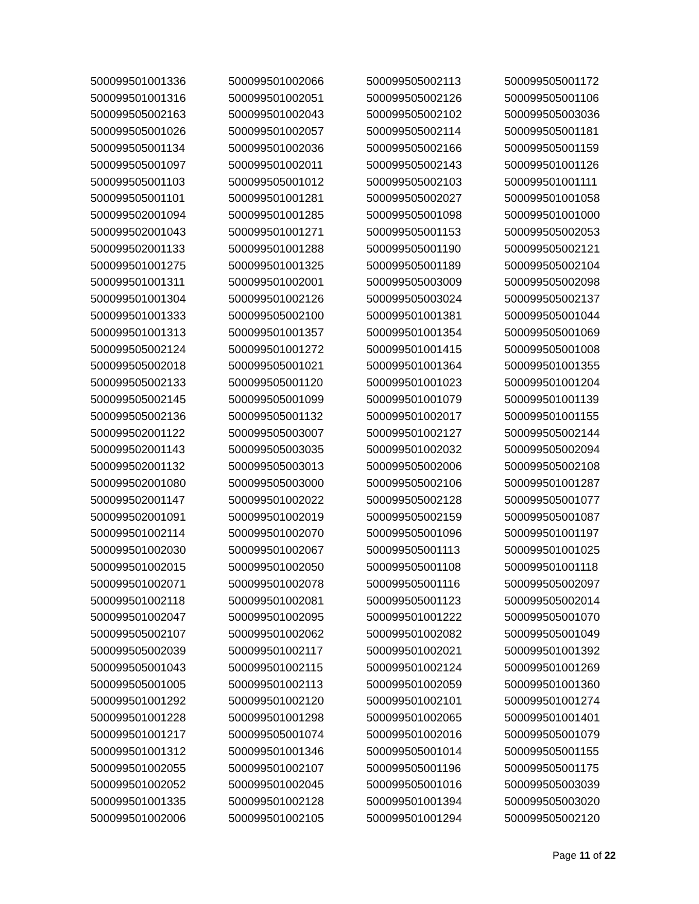| 500099501001336 | 500099501002066 | 500099505002113 | 500099505001172 |
| 500099501001316 | 500099501002051 | 500099505002126 | 500099505001106 |
| 500099505002163 | 500099501002043 | 500099505002102 | 500099505003036 |
| 500099505001026 | 500099501002057 | 500099505002114 | 500099505001181 |
| 500099505001134 | 500099501002036 | 500099505002166 | 500099505001159 |
| 500099505001097 | 500099501002011 | 500099505002143 | 500099501001126 |
| 500099505001103 | 500099505001012 | 500099505002103 | 500099501001111 |
| 500099505001101 | 500099501001281 | 500099505002027 | 500099501001058 |
| 500099502001094 | 500099501001285 | 500099505001098 | 500099501001000 |
| 500099502001043 | 500099501001271 | 500099505001153 | 500099505002053 |
| 500099502001133 | 500099501001288 | 500099505001190 | 500099505002121 |
| 500099501001275 | 500099501001325 | 500099505001189 | 500099505002104 |
| 500099501001311 | 500099501002001 | 500099505003009 | 500099505002098 |
| 500099501001304 | 500099501002126 | 500099505003024 | 500099505002137 |
| 500099501001333 | 500099505002100 | 500099501001381 | 500099505001044 |
| 500099501001313 | 500099501001357 | 500099501001354 | 500099505001069 |
| 500099505002124 | 500099501001272 | 500099501001415 | 500099505001008 |
| 500099505002018 | 500099505001021 | 500099501001364 | 500099501001355 |
| 500099505002133 | 500099505001120 | 500099501001023 | 500099501001204 |
| 500099505002145 | 500099505001099 | 500099501001079 | 500099501001139 |
| 500099505002136 | 500099505001132 | 500099501002017 | 500099501001155 |
| 500099502001122 | 500099505003007 | 500099501002127 | 500099505002144 |
| 500099502001143 | 500099505003035 | 500099501002032 | 500099505002094 |
| 500099502001132 | 500099505003013 | 500099505002006 | 500099505002108 |
| 500099502001080 | 500099505003000 | 500099505002106 | 500099501001287 |
| 500099502001147 | 500099501002022 | 500099505002128 | 500099505001077 |
| 500099502001091 | 500099501002019 | 500099505002159 | 500099505001087 |
| 500099501002114 | 500099501002070 | 500099505001096 | 500099501001197 |
| 500099501002030 | 500099501002067 | 500099505001113 | 500099501001025 |
| 500099501002015 | 500099501002050 | 500099505001108 | 500099501001118 |
| 500099501002071 | 500099501002078 | 500099505001116 | 500099505002097 |
| 500099501002118 | 500099501002081 | 500099505001123 | 500099505002014 |
| 500099501002047 | 500099501002095 | 500099501001222 | 500099505001070 |
| 500099505002107 | 500099501002062 | 500099501002082 | 500099505001049 |
| 500099505002039 | 500099501002117 | 500099501002021 | 500099501001392 |
| 500099505001043 | 500099501002115 | 500099501002124 | 500099501001269 |
| 500099505001005 | 500099501002113 | 500099501002059 | 500099501001360 |
| 500099501001292 | 500099501002120 | 500099501002101 | 500099501001274 |
| 500099501001228 | 500099501001298 | 500099501002065 | 500099501001401 |
| 500099501001217 | 500099505001074 | 500099501002016 | 500099505001079 |
| 500099501001312 | 500099501001346 | 500099505001014 | 500099505001155 |
| 500099501002055 | 500099501002107 | 500099505001196 | 500099505001175 |
| 500099501002052 | 500099501002045 | 500099505001016 | 500099505003039 |
| 500099501001335 | 500099501002128 | 500099501001394 | 500099505003020 |
| 500099501002006 | 500099501002105 | 500099501001294 | 500099505002120 |
Page 11 of 22